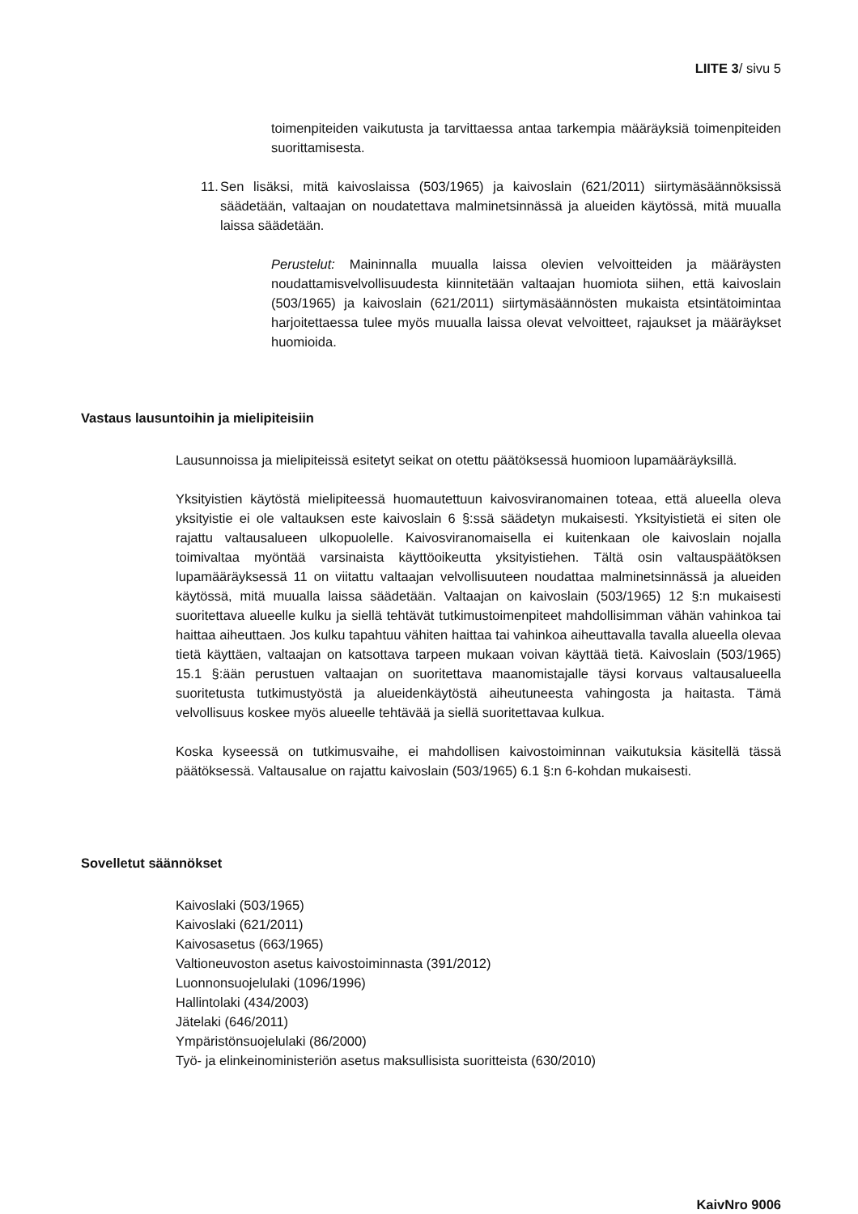LIITE 3/ sivu 5
toimenpiteiden vaikutusta ja tarvittaessa antaa tarkempia määräyksiä toimenpiteiden suorittamisesta.
11.
Sen lisäksi, mitä kaivoslaissa (503/1965) ja kaivoslain (621/2011) siirtymäsäännöksissä säädetään, valtaajan on noudatettava malminetsinnässä ja alueiden käytössä, mitä muualla laissa säädetään.
Perustelut: Maininnalla muualla laissa olevien velvoitteiden ja määräysten noudattamisvelvollisuudesta kiinnitetään valtaajan huomiota siihen, että kaivoslain (503/1965) ja kaivoslain (621/2011) siirtymäsäännösten mukaista etsintätoimintaa harjoitettaessa tulee myös muualla laissa olevat velvoitteet, rajaukset ja määräykset huomioida.
Vastaus lausuntoihin ja mielipiteisiin
Lausunnoissa ja mielipiteissä esitetyt seikat on otettu päätöksessä huomioon lupamääräyksillä.
Yksityistien käytöstä mielipiteessä huomautettuun kaivosviranomainen toteaa, että alueella oleva yksityistie ei ole valtauksen este kaivoslain 6 §:ssä säädetyn mukaisesti. Yksityistietä ei siten ole rajattu valtausalueen ulkopuolelle. Kaivosviranomaisella ei kuitenkaan ole kaivoslain nojalla toimivaltaa myöntää varsinaista käyttöoikeutta yksityistiehen. Tältä osin valtauspäätöksen lupamääräyksessä 11 on viitattu valtaajan velvollisuuteen noudattaa malminetsinnässä ja alueiden käytössä, mitä muualla laissa säädetään. Valtaajan on kaivoslain (503/1965) 12 §:n mukaisesti suoritettava alueelle kulku ja siellä tehtävät tutkimustoimenpiteet mahdollisimman vähän vahinkoa tai haittaa aiheuttaen. Jos kulku tapahtuu vähiten haittaa tai vahinkoa aiheuttavalla tavalla alueella olevaa tietä käyttäen, valtaajan on katsottava tarpeen mukaan voivan käyttää tietä. Kaivoslain (503/1965) 15.1 §:ään perustuen valtaajan on suoritettava maanomistajalle täysi korvaus valtausalueella suoritetusta tutkimustyöstä ja alueidenkäytöstä aiheutuneesta vahingosta ja haitasta. Tämä velvollisuus koskee myös alueelle tehtävää ja siellä suoritettavaa kulkua.
Koska kyseessä on tutkimusvaihe, ei mahdollisen kaivostoiminnan vaikutuksia käsitellä tässä päätöksessä. Valtausalue on rajattu kaivoslain (503/1965) 6.1 §:n 6-kohdan mukaisesti.
Sovelletut säännökset
Kaivoslaki (503/1965)
Kaivoslaki (621/2011)
Kaivosasetus (663/1965)
Valtioneuvoston asetus kaivostoiminnasta (391/2012)
Luonnonsuojelulaki (1096/1996)
Hallintolaki (434/2003)
Jätelaki (646/2011)
Ympäristönsuojelulaki (86/2000)
Työ- ja elinkeinoministeriön asetus maksullisista suoritteista (630/2010)
KaivNro 9006